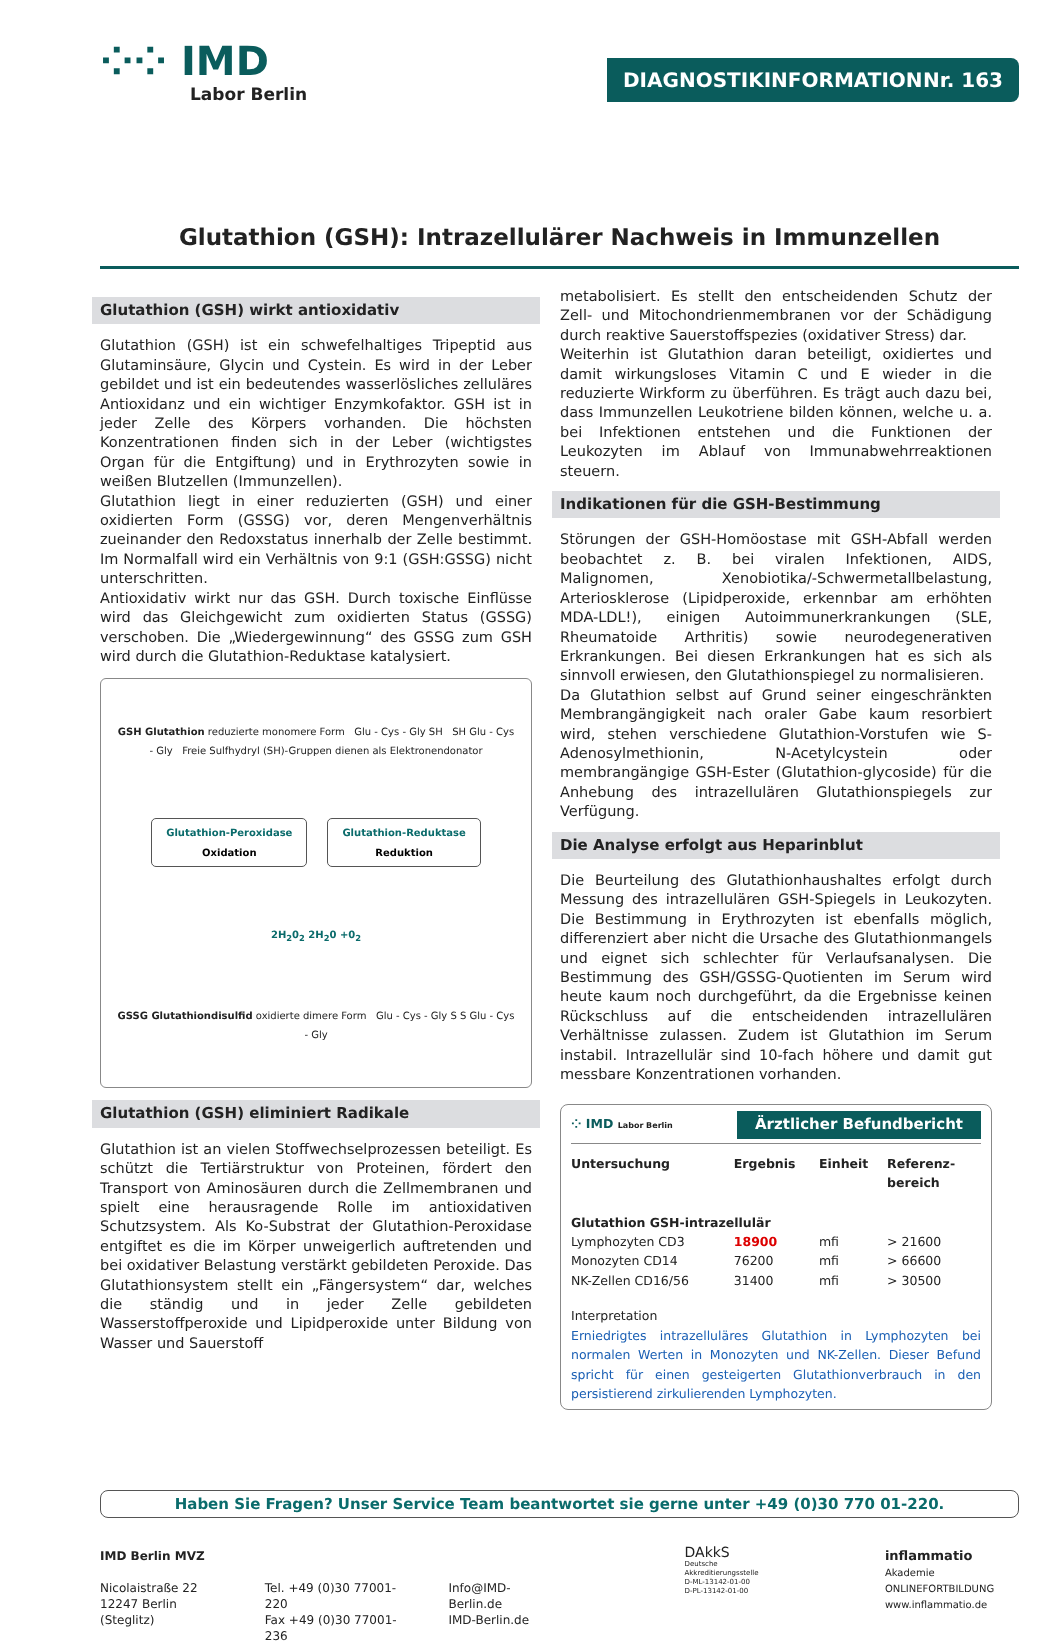⁘⁘ IMD
Labor Berlin
DIAGNOSTIKINFORMATION Nr. 163
Glutathion (GSH): Intrazellulärer Nachweis in Immunzellen
Glutathion (GSH) wirkt antioxidativ
Glutathion (GSH) ist ein schwefelhaltiges Tripeptid aus Glutaminsäure, Glycin und Cystein. Es wird in der Leber gebildet und ist ein bedeutendes wasserlösliches zelluläres Antioxidanz und ein wichtiger Enzymkofaktor. GSH ist in jeder Zelle des Körpers vorhanden. Die höchsten Konzentrationen finden sich in der Leber (wichtigstes Organ für die Entgiftung) und in Erythrozyten sowie in weißen Blutzellen (Immunzellen).
Glutathion liegt in einer reduzierten (GSH) und einer oxidierten Form (GSSG) vor, deren Mengenverhältnis zueinander den Redoxstatus innerhalb der Zelle bestimmt. Im Normalfall wird ein Verhältnis von 9:1 (GSH:GSSG) nicht unterschritten.
Antioxidativ wirkt nur das GSH. Durch toxische Einflüsse wird das Gleichgewicht zum oxidierten Status (GSSG) verschoben. Die „Wiedergewinnung“ des GSSG zum GSH wird durch die Glutathion-Reduktase katalysiert.
GSH Glutathion reduzierte monomere Form Glu - Cys - Gly SH SH Glu - Cys - Gly Freie Sulfhydryl (SH)-Gruppen dienen als Elektronendonator
Glutathion-Peroxidase
Oxidation
Glutathion-Reduktase
Reduktion
2H<sub>2</sub>0<sub>2</sub> 2H<sub>2</sub>0 +0<sub>2</sub>
GSSG Glutathiondisulfid oxidierte dimere Form Glu - Cys - Gly S S Glu - Cys - Gly
Glutathion (GSH) eliminiert Radikale
Glutathion ist an vielen Stoffwechselprozessen beteiligt. Es schützt die Tertiärstruktur von Proteinen, fördert den Transport von Aminosäuren durch die Zellmembranen und spielt eine herausragende Rolle im antioxidativen Schutzsystem. Als Ko-Substrat der Glutathion-Peroxidase entgiftet es die im Körper unweigerlich auftretenden und bei oxidativer Belastung verstärkt gebildeten Peroxide. Das Glutathionsystem stellt ein „Fängersystem“ dar, welches die ständig und in jeder Zelle gebildeten Wasserstoffperoxide und Lipidperoxide unter Bildung von Wasser und Sauerstoff
metabolisiert. Es stellt den entscheidenden Schutz der Zell- und Mitochondrienmembranen vor der Schädigung durch reaktive Sauerstoffspezies (oxidativer Stress) dar.
Weiterhin ist Glutathion daran beteiligt, oxidiertes und damit wirkungsloses Vitamin C und E wieder in die reduzierte Wirkform zu überführen. Es trägt auch dazu bei, dass Immunzellen Leukotriene bilden können, welche u. a. bei Infektionen entstehen und die Funktionen der Leukozyten im Ablauf von Immunabwehrreaktionen steuern.
Indikationen für die GSH-Bestimmung
Störungen der GSH-Homöostase mit GSH-Abfall werden beobachtet z. B. bei viralen Infektionen, AIDS, Malignomen, Xenobiotika/-Schwermetallbelastung, Arteriosklerose (Lipidperoxide, erkennbar am erhöhten MDA-LDL!), einigen Autoimmunerkrankungen (SLE, Rheumatoide Arthritis) sowie neurodegenerativen Erkrankungen. Bei diesen Erkrankungen hat es sich als sinnvoll erwiesen, den Glutathionspiegel zu normalisieren.
Da Glutathion selbst auf Grund seiner eingeschränkten Membrangängigkeit nach oraler Gabe kaum resorbiert wird, stehen verschiedene Glutathion-Vorstufen wie S-Adenosylmethionin, N-Acetylcystein oder membrangängige GSH-Ester (Glutathion-glycoside) für die Anhebung des intrazellulären Glutathionspiegels zur Verfügung.
Die Analyse erfolgt aus Heparinblut
Die Beurteilung des Glutathionhaushaltes erfolgt durch Messung des intrazellulären GSH-Spiegels in Leukozyten. Die Bestimmung in Erythrozyten ist ebenfalls möglich, differenziert aber nicht die Ursache des Glutathionmangels und eignet sich schlechter für Verlaufsanalysen. Die Bestimmung des GSH/GSSG-Quotienten im Serum wird heute kaum noch durchgeführt, da die Ergebnisse keinen Rückschluss auf die entscheidenden intrazellulären Verhältnisse zulassen. Zudem ist Glutathion im Serum instabil. Intrazellulär sind 10-fach höhere und damit gut messbare Konzentrationen vorhanden.
⁘ IMD Labor Berlin Ärztlicher Befundbericht
| Untersuchung | Ergebnis | Einheit | Referenz- bereich |
| --- | --- | --- | --- |
| Glutathion GSH-intrazellulär | | | |
| Lymphozyten CD3 | 18900 | mfi | > 21600 |
| Monozyten CD14 | 76200 | mfi | > 66600 |
| NK-Zellen CD16/56 | 31400 | mfi | > 30500 |
Interpretation
Erniedrigtes intrazelluläres Glutathion in Lymphozyten bei normalen Werten in Monozyten und NK-Zellen. Dieser Befund spricht für einen gesteigerten Glutathionverbrauch in den persistierend zirkulierenden Lymphozyten.
Haben Sie Fragen? Unser Service Team beantwortet sie gerne unter +49 (0)30 770 01-220.
IMD Berlin MVZ
Nicolaistraße 22
12247 Berlin (Steglitz)
Tel. +49 (0)30 77001-220
Fax +49 (0)30 77001-236
Info@IMD-Berlin.de
IMD-Berlin.de
DAkkS
Deutsche Akkreditierungsstelle
D-ML-13142-01-00
D-PL-13142-01-00
inflammatio Akademie
ONLINEFORTBILDUNG
www.inflammatio.de